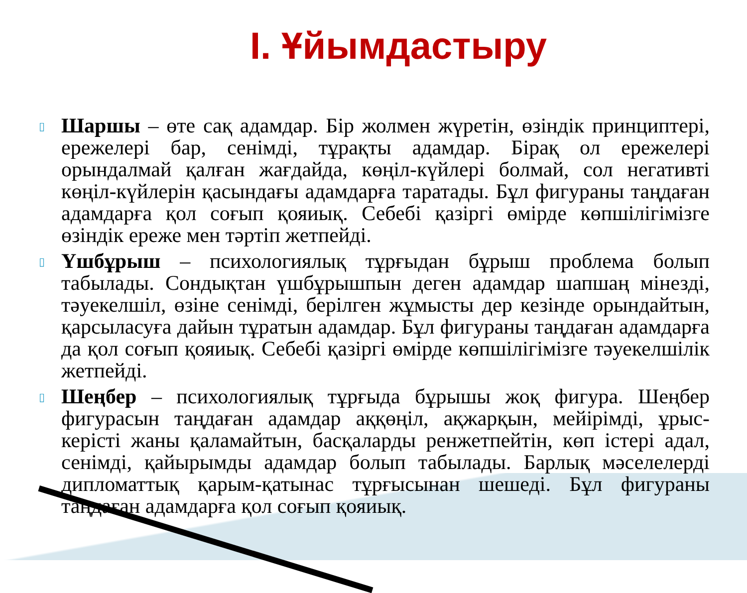І. Ұйымдастыру
▯ Шаршы – өте сақ адамдар. Бір жолмен жүретін, өзіндік принциптері, ережелері бар, сенімді, тұрақты адамдар. Бірақ ол ережелері орындалмай қалған жағдайда, көңіл-күйлері болмай, сол негативті көңіл-күйлерін қасындағы адамдарға таратады. Бұл фигураны таңдаған адамдарға қол соғып қояиық. Себебі қазіргі өмірде көпшілігімізге өзіндік ереже мен тәртіп жетпейді.
▯ Үшбұрыш – психологиялық тұрғыдан бұрыш проблема болып табылады. Сондықтан үшбұрышпын деген адамдар шапшаң мінезді, тәуекелшіл, өзіне сенімді, берілген жұмысты дер кезінде орындайтын, қарсыласуға дайын тұратын адамдар. Бұл фигураны таңдаған адамдарға да қол соғып қояиық. Себебі қазіргі өмірде көпшілігімізге тәуекелшілік жетпейді.
▯ Шеңбер – психологиялық тұрғыда бұрышы жоқ фигура. Шеңбер фигурасын таңдаған адамдар аққөңіл, ақжарқын, мейірімді, ұрыс-керісті жаны қаламайтын, басқаларды ренжетпейтін, көп істері адал, сенімді, қайырымды адамдар болып табылады. Барлық мәселелерді дипломаттық қарым-қатынас тұрғысынан шешеді. Бұл фигураны таңдаған адамдарға қол соғып қояиық.